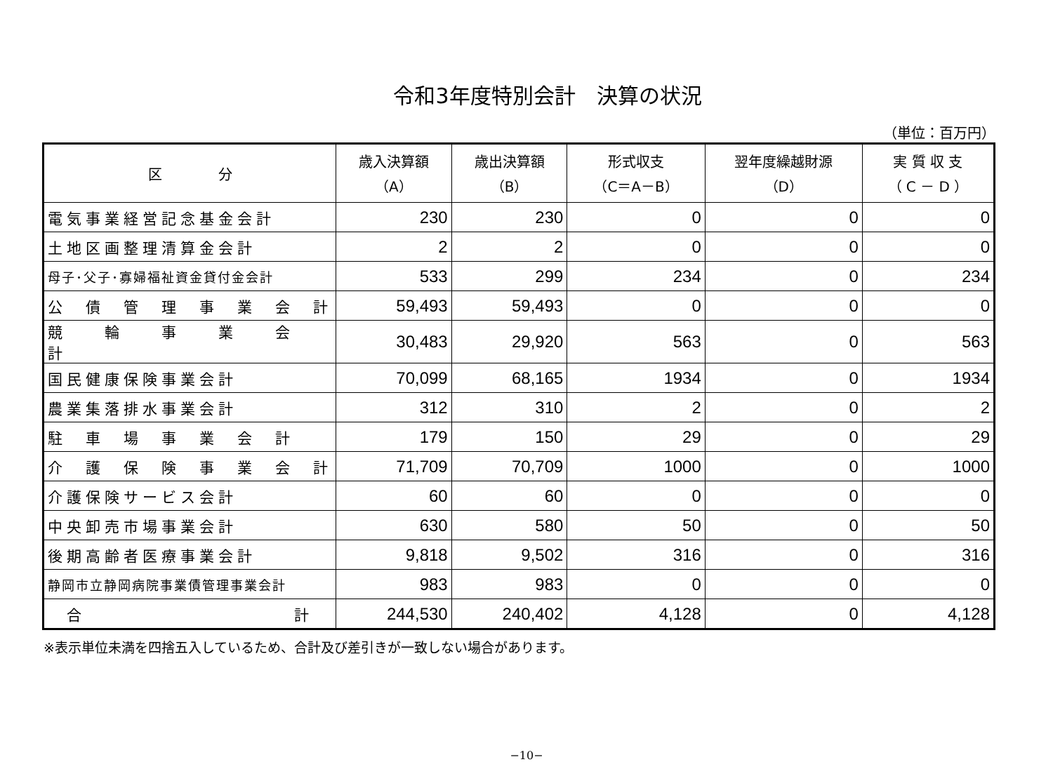令和3年度特別会計　決算の状況
（単位：百万円）
| 区 分 | 歳入決算額 （A） | 歳出決算額 （B） | 形式収支 （C＝A－B） | 翌年度繰越財源 （D） | 実 質 収 支 （ C － D ） |
| --- | --- | --- | --- | --- | --- |
| 電気事業経営記念基金会計 | 230 | 230 | 0 | 0 | 0 |
| 土地区画整理清算金会計 | 2 | 2 | 0 | 0 | 0 |
| 母子･父子･寡婦福祉資金貸付金会計 | 533 | 299 | 234 | 0 | 234 |
| 公 債 管 理 事 業 会 計 | 59,493 | 59,493 | 0 | 0 | 0 |
| 競 輪 事 業 会 計 | 30,483 | 29,920 | 563 | 0 | 563 |
| 国民健康保険事業会計 | 70,099 | 68,165 | 1934 | 0 | 1934 |
| 農業集落排水事業会計 | 312 | 310 | 2 | 0 | 2 |
| 駐 車 場 事 業 会 計 | 179 | 150 | 29 | 0 | 29 |
| 介 護 保 険 事 業 会 計 | 71,709 | 70,709 | 1000 | 0 | 1000 |
| 介護保険サービス会計 | 60 | 60 | 0 | 0 | 0 |
| 中央卸売市場事業会計 | 630 | 580 | 50 | 0 | 50 |
| 後期高齢者医療事業会計 | 9,818 | 9,502 | 316 | 0 | 316 |
| 静岡市立静岡病院事業債管理事業会計 | 983 | 983 | 0 | 0 | 0 |
| 合 計 | 244,530 | 240,402 | 4,128 | 0 | 4,128 |
※表示単位未満を四捨五入しているため、合計及び差引きが一致しない場合があります。
−10−